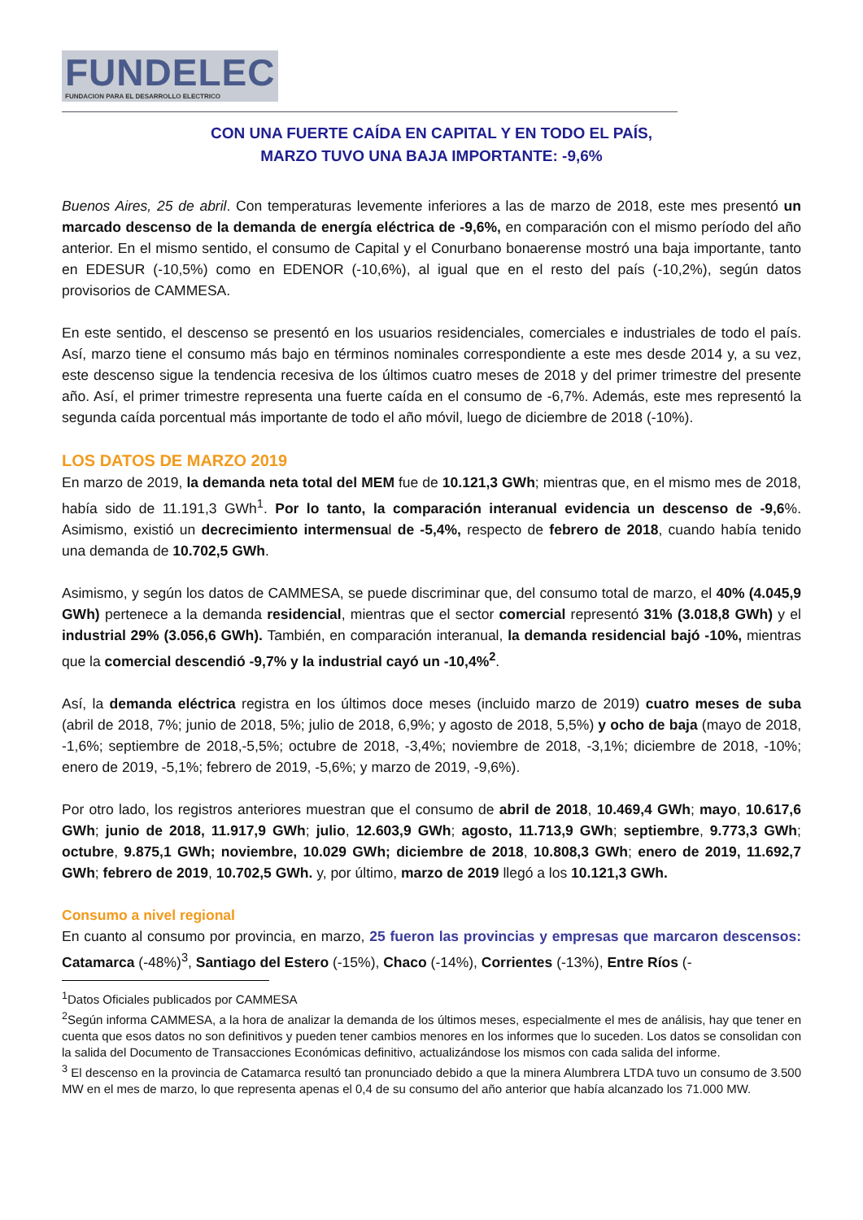FUNDELEC
FUNDACION PARA EL DESARROLLO ELECTRICO
CON UNA FUERTE CAÍDA EN CAPITAL Y EN TODO EL PAÍS,
MARZO TUVO UNA BAJA IMPORTANTE: -9,6%
Buenos Aires, 25 de abril. Con temperaturas levemente inferiores a las de marzo de 2018, este mes presentó un marcado descenso de la demanda de energía eléctrica de -9,6%, en comparación con el mismo período del año anterior. En el mismo sentido, el consumo de Capital y el Conurbano bonaerense mostró una baja importante, tanto en EDESUR (-10,5%) como en EDENOR (-10,6%), al igual que en el resto del país (-10,2%), según datos provisorios de CAMMESA.
En este sentido, el descenso se presentó en los usuarios residenciales, comerciales e industriales de todo el país. Así, marzo tiene el consumo más bajo en términos nominales correspondiente a este mes desde 2014 y, a su vez, este descenso sigue la tendencia recesiva de los últimos cuatro meses de 2018 y del primer trimestre del presente año. Así, el primer trimestre representa una fuerte caída en el consumo de -6,7%. Además, este mes representó la segunda caída porcentual más importante de todo el año móvil, luego de diciembre de 2018 (-10%).
LOS DATOS DE MARZO 2019
En marzo de 2019, la demanda neta total del MEM fue de 10.121,3 GWh; mientras que, en el mismo mes de 2018, había sido de 11.191,3 GWh<sup>1</sup>. Por lo tanto, la comparación interanual evidencia un descenso de -9,6%. Asimismo, existió un decrecimiento intermensual de -5,4%, respecto de febrero de 2018, cuando había tenido una demanda de 10.702,5 GWh.
Asimismo, y según los datos de CAMMESA, se puede discriminar que, del consumo total de marzo, el 40% (4.045,9 GWh) pertenece a la demanda residencial, mientras que el sector comercial representó 31% (3.018,8 GWh) y el industrial 29% (3.056,6 GWh). También, en comparación interanual, la demanda residencial bajó -10%, mientras que la comercial descendió -9,7% y la industrial cayó un -10,4%<sup>2</sup>.
Así, la demanda eléctrica registra en los últimos doce meses (incluido marzo de 2019) cuatro meses de suba (abril de 2018, 7%; junio de 2018, 5%; julio de 2018, 6,9%; y agosto de 2018, 5,5%) y ocho de baja (mayo de 2018, -1,6%; septiembre de 2018,-5,5%; octubre de 2018, -3,4%; noviembre de 2018, -3,1%; diciembre de 2018, -10%; enero de 2019, -5,1%; febrero de 2019, -5,6%; y marzo de 2019, -9,6%).
Por otro lado, los registros anteriores muestran que el consumo de abril de 2018, 10.469,4 GWh; mayo, 10.617,6 GWh; junio de 2018, 11.917,9 GWh; julio, 12.603,9 GWh; agosto, 11.713,9 GWh; septiembre, 9.773,3 GWh; octubre, 9.875,1 GWh; noviembre, 10.029 GWh; diciembre de 2018, 10.808,3 GWh; enero de 2019, 11.692,7 GWh; febrero de 2019, 10.702,5 GWh. y, por último, marzo de 2019 llegó a los 10.121,3 GWh.
Consumo a nivel regional
En cuanto al consumo por provincia, en marzo, 25 fueron las provincias y empresas que marcaron descensos: Catamarca (-48%)<sup>3</sup>, Santiago del Estero (-15%), Chaco (-14%), Corrientes (-13%), Entre Ríos (-
<sup>1</sup> Datos Oficiales publicados por CAMMESA
<sup>2</sup> Según informa CAMMESA, a la hora de analizar la demanda de los últimos meses, especialmente el mes de análisis, hay que tener en cuenta que esos datos no son definitivos y pueden tener cambios menores en los informes que lo suceden. Los datos se consolidan con la salida del Documento de Transacciones Económicas definitivo, actualizándose los mismos con cada salida del informe.
<sup>3</sup> El descenso en la provincia de Catamarca resultó tan pronunciado debido a que la minera Alumbrera LTDA tuvo un consumo de 3.500 MW en el mes de marzo, lo que representa apenas el 0,4 de su consumo del año anterior que había alcanzado los 71.000 MW.